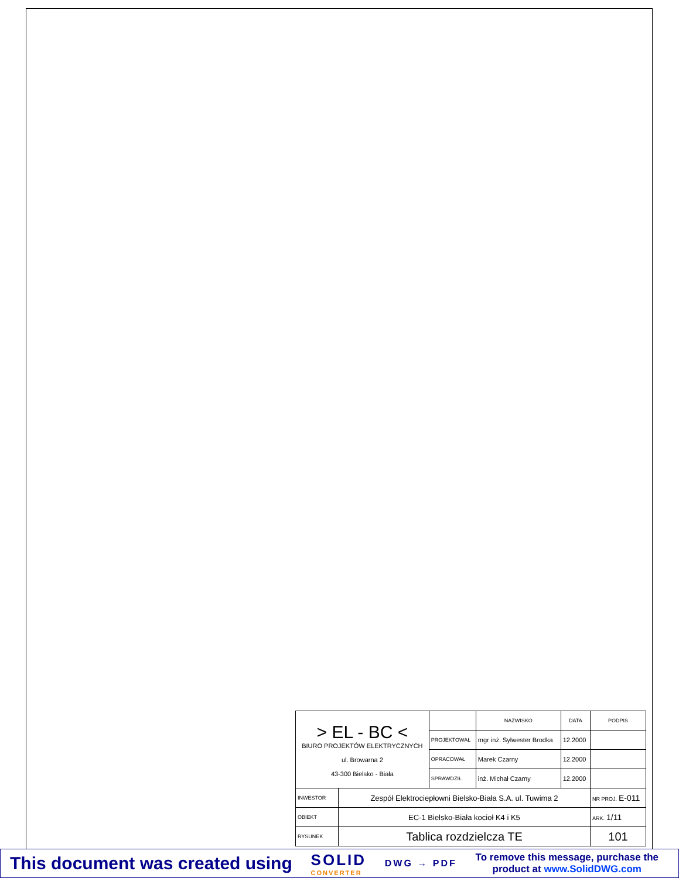| > EL - BC < BIURO PROJEKTÓW ELEKTRYCZNYCH ul. Browarna 2 43-300 Bielsko - Biała | | | NAZWISKO | DATA | PODPIS |
| | | PROJEKTOWAŁ | mgr inż. Sylwester Brodka | 12.2000 | |
| | | OPRACOWAŁ | Marek Czarny | 12.2000 | |
| | | SPRAWDZIŁ | inż. Michał Czarny | 12.2000 | |
| INWESTOR | Zespół Elektrociepłowni Bielsko-Biała S.A. ul. Tuwima 2 | | | | NR PROJ. E-011 |
| OBIEKT | EC-1 Bielsko-Biała kocioł K4 i K5 | | | | ARK. 1/11 |
| RYSUNEK | Tablica rozdzielcza TE | | | | 101 |
This document was created using
SOLID
CONVERTER
DWG → PDF
To remove this message, purchase the
product at www.SolidDWG.com